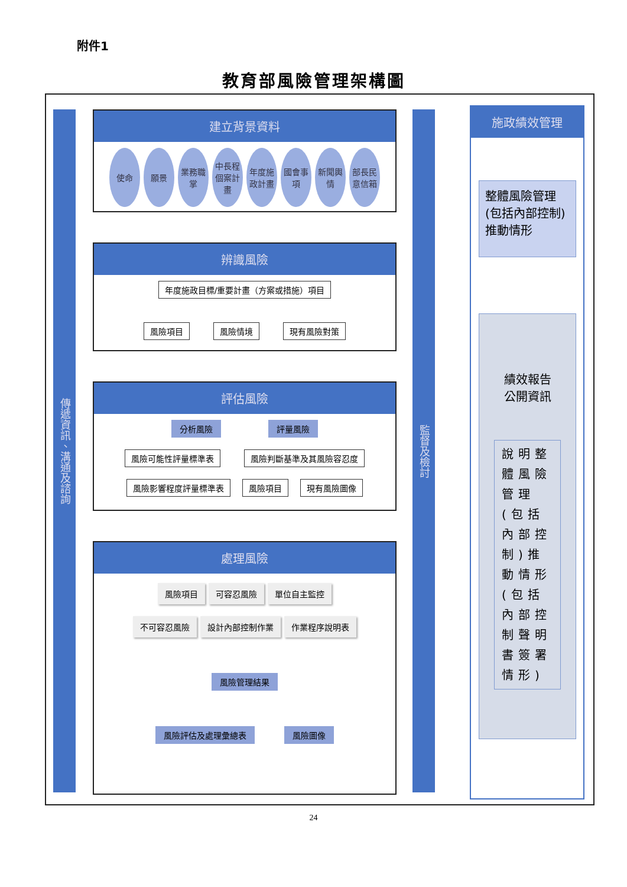附件1
教育部風險管理架構圖
傳遞資訊、溝通及諮詢
建立背景資料
使命
願景
業務職掌
中長程個案計畫
年度施政計畫
國會事項
新聞輿情
部長民意信箱
辨識風險
年度施政目標/重要計畫（方案或措施）項目
風險項目 風險情境 現有風險對策
評估風險
分析風險 評量風險
風險可能性評量標準表 風險判斷基準及其風險容忍度
風險影響程度評量標準表 風險項目 現有風險圖像
處理風險
風險項目 可容忍風險 單位自主監控
不可容忍風險 設計內部控制作業 作業程序說明表
風險管理結果
風險評估及處理彙總表 風險圖像
監督及檢討
施政績效管理
整體風險管理(包括內部控制)推動情形
績效報告
公開資訊
說明整體風險管理(包括內部控制)推動情形(包括內部控制聲明書簽署情形)
24